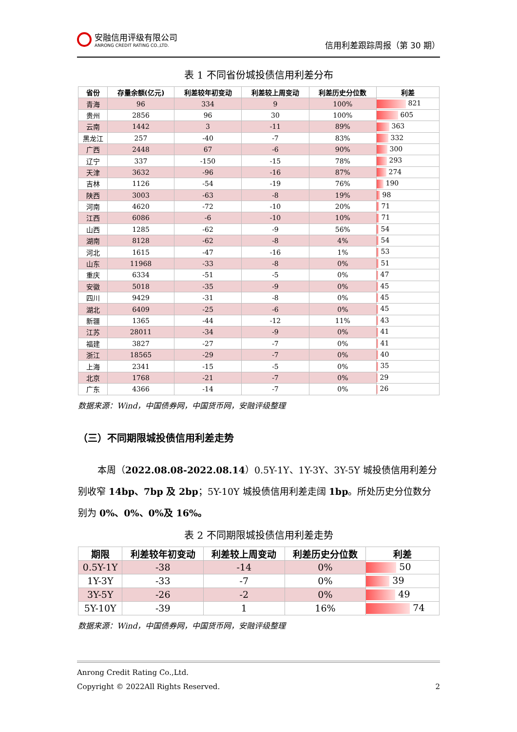安融信用评级有限公司
ANRONG CREDIT RATING CO.,LTD.
信用利差跟踪周报（第 30 期）
表 1 不同省份城投债信用利差分布
| 省份 | 存量余额(亿元) | 利差较年初变动 | 利差较上周变动 | 利差历史分位数 | 利差 |
| --- | --- | --- | --- | --- | --- |
| 青海 | 96 | 334 | 9 | 100% | 821 |
| 贵州 | 2856 | 96 | 30 | 100% | 605 |
| 云南 | 1442 | 3 | -11 | 89% | 363 |
| 黑龙江 | 257 | -40 | -7 | 83% | 332 |
| 广西 | 2448 | 67 | -6 | 90% | 300 |
| 辽宁 | 337 | -150 | -15 | 78% | 293 |
| 天津 | 3632 | -96 | -16 | 87% | 274 |
| 吉林 | 1126 | -54 | -19 | 76% | 190 |
| 陕西 | 3003 | -63 | -8 | 19% | 98 |
| 河南 | 4620 | -72 | -10 | 20% | 71 |
| 江西 | 6086 | -6 | -10 | 10% | 71 |
| 山西 | 1285 | -62 | -9 | 56% | 54 |
| 湖南 | 8128 | -62 | -8 | 4% | 54 |
| 河北 | 1615 | -47 | -16 | 1% | 53 |
| 山东 | 11968 | -33 | -8 | 0% | 51 |
| 重庆 | 6334 | -51 | -5 | 0% | 47 |
| 安徽 | 5018 | -35 | -9 | 0% | 45 |
| 四川 | 9429 | -31 | -8 | 0% | 45 |
| 湖北 | 6409 | -25 | -6 | 0% | 45 |
| 新疆 | 1365 | -44 | -12 | 11% | 43 |
| 江苏 | 28011 | -34 | -9 | 0% | 41 |
| 福建 | 3827 | -27 | -7 | 0% | 41 |
| 浙江 | 18565 | -29 | -7 | 0% | 40 |
| 上海 | 2341 | -15 | -5 | 0% | 35 |
| 北京 | 1768 | -21 | -7 | 0% | 29 |
| 广东 | 4366 | -14 | -7 | 0% | 26 |
数据来源：Wind，中国债券网，中国货币网，安融评级整理
（三）不同期限城投债信用利差走势
本周（2022.08.08-2022.08.14）0.5Y-1Y、1Y-3Y、3Y-5Y 城投债信用利差分别收窄 14bp、7bp 及 2bp；5Y-10Y 城投债信用利差走阔 1bp。所处历史分位数分别为 0%、0%、0%及 16%。
表 2 不同期限城投债信用利差走势
| 期限 | 利差较年初变动 | 利差较上周变动 | 利差历史分位数 | 利差 |
| --- | --- | --- | --- | --- |
| 0.5Y-1Y | -38 | -14 | 0% | 50 |
| 1Y-3Y | -33 | -7 | 0% | 39 |
| 3Y-5Y | -26 | -2 | 0% | 49 |
| 5Y-10Y | -39 | 1 | 16% | 74 |
数据来源：Wind，中国债券网，中国货币网，安融评级整理
Anrong Credit Rating Co.,Ltd.
Copyright © 2022All Rights Reserved. 2